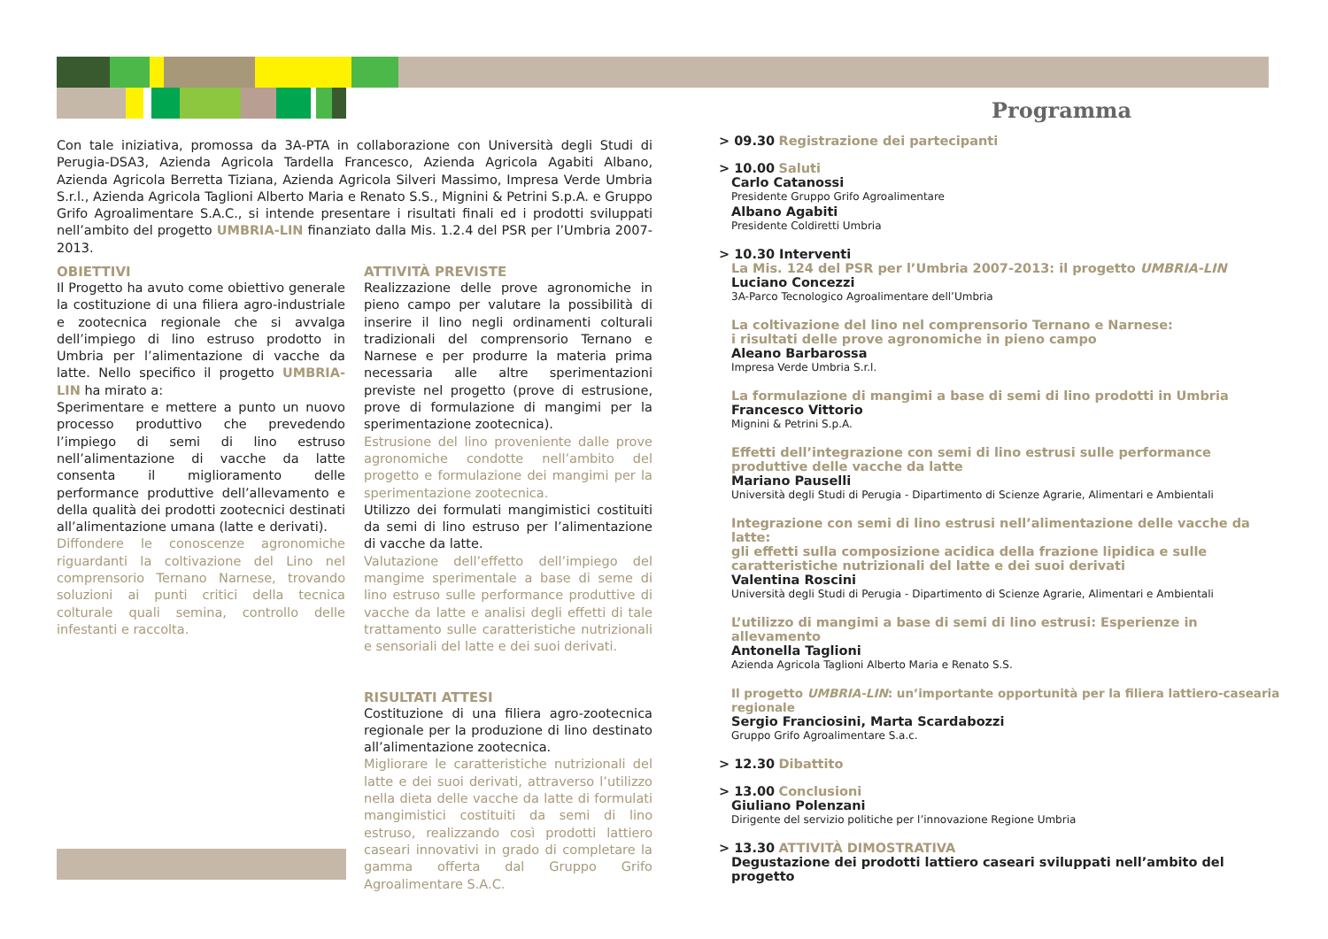Con tale iniziativa, promossa da 3A-PTA in collaborazione con Università degli Studi di Perugia-DSA3, Azienda Agricola Tardella Francesco, Azienda Agricola Agabiti Albano, Azienda Agricola Berretta Tiziana, Azienda Agricola Silveri Massimo, Impresa Verde Umbria S.r.l., Azienda Agricola Taglioni Alberto Maria e Renato S.S., Mignini & Petrini S.p.A. e Gruppo Grifo Agroalimentare S.A.C., si intende presentare i risultati finali ed i prodotti sviluppati nell’ambito del progetto UMBRIA-LIN finanziato dalla Mis. 1.2.4 del PSR per l’Umbria 2007-2013.
OBIETTIVI
Il Progetto ha avuto come obiettivo generale la costituzione di una filiera agro-industriale e zootecnica regionale che si avvalga dell’impiego di lino estruso prodotto in Umbria per l’alimentazione di vacche da latte. Nello specifico il progetto UMBRIA-LIN ha mirato a:
Sperimentare e mettere a punto un nuovo processo produttivo che prevedendo l’impiego di semi di lino estruso nell’alimentazione di vacche da latte consenta il miglioramento delle performance produttive dell’allevamento e della qualità dei prodotti zootecnici destinati all’alimentazione umana (latte e derivati).
Diffondere le conoscenze agronomiche riguardanti la coltivazione del Lino nel comprensorio Ternano Narnese, trovando soluzioni ai punti critici della tecnica colturale quali semina, controllo delle infestanti e raccolta.
ATTIVITÀ PREVISTE
Realizzazione delle prove agronomiche in pieno campo per valutare la possibilità di inserire il lino negli ordinamenti colturali tradizionali del comprensorio Ternano e Narnese e per produrre la materia prima necessaria alle altre sperimentazioni previste nel progetto (prove di estrusione, prove di formulazione di mangimi per la sperimentazione zootecnica).
Estrusione del lino proveniente dalle prove agronomiche condotte nell’ambito del progetto e formulazione dei mangimi per la sperimentazione zootecnica.
Utilizzo dei formulati mangimistici costituiti da semi di lino estruso per l’alimentazione di vacche da latte.
Valutazione dell’effetto dell’impiego del mangime sperimentale a base di seme di lino estruso sulle performance produttive di vacche da latte e analisi degli effetti di tale trattamento sulle caratteristiche nutrizionali e sensoriali del latte e dei suoi derivati.
RISULTATI ATTESI
Costituzione di una filiera agro-zootecnica regionale per la produzione di lino destinato all’alimentazione zootecnica.
Migliorare le caratteristiche nutrizionali del latte e dei suoi derivati, attraverso l’utilizzo nella dieta delle vacche da latte di formulati mangimistici costituiti da semi di lino estruso, realizzando così prodotti lattiero caseari innovativi in grado di completare la gamma offerta dal Gruppo Grifo Agroalimentare S.A.C.
Programma
> 09.30 Registrazione dei partecipanti
> 10.00 Saluti
Carlo Catanossi
Presidente Gruppo Grifo Agroalimentare
Albano Agabiti
Presidente Coldiretti Umbria
> 10.30 Interventi
La Mis. 124 del PSR per l’Umbria 2007-2013: il progetto UMBRIA-LIN
Luciano Concezzi
3A-Parco Tecnologico Agroalimentare dell’Umbria
La coltivazione del lino nel comprensorio Ternano e Narnese:
i risultati delle prove agronomiche in pieno campo
Aleano Barbarossa
Impresa Verde Umbria S.r.l.
La formulazione di mangimi a base di semi di lino prodotti in Umbria
Francesco Vittorio
Mignini & Petrini S.p.A.
Effetti dell’integrazione con semi di lino estrusi sulle performance
produttive delle vacche da latte
Mariano Pauselli
Università degli Studi di Perugia - Dipartimento di Scienze Agrarie, Alimentari e Ambientali
Integrazione con semi di lino estrusi nell’alimentazione delle vacche da latte:
gli effetti sulla composizione acidica della frazione lipidica e sulle
caratteristiche nutrizionali del latte e dei suoi derivati
Valentina Roscini
Università degli Studi di Perugia - Dipartimento di Scienze Agrarie, Alimentari e Ambientali
L’utilizzo di mangimi a base di semi di lino estrusi: Esperienze in allevamento
Antonella Taglioni
Azienda Agricola Taglioni Alberto Maria e Renato S.S.
Il progetto UMBRIA-LIN: un’importante opportunità per la filiera lattiero-casearia regionale
Sergio Franciosini, Marta Scardabozzi
Gruppo Grifo Agroalimentare S.a.c.
> 12.30 Dibattito
> 13.00 Conclusioni
Giuliano Polenzani
Dirigente del servizio politiche per l’innovazione Regione Umbria
> 13.30 ATTIVITÀ DIMOSTRATIVA
Degustazione dei prodotti lattiero caseari sviluppati nell’ambito del progetto